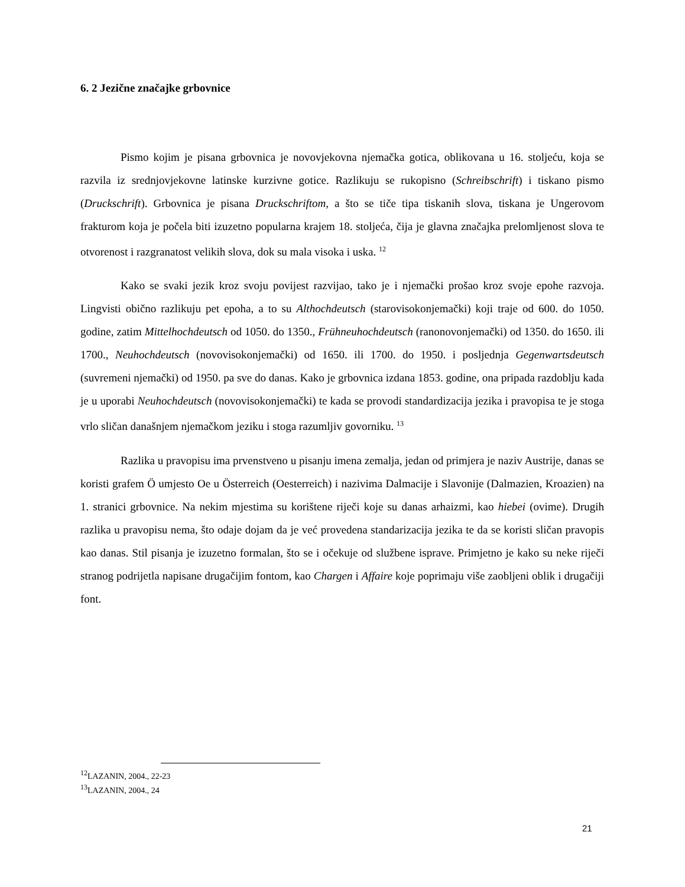6. 2 Jezične značajke grbovnice
Pismo kojim je pisana grbovnica je novovjekovna njemačka gotica, oblikovana u 16. stoljeću, koja se razvila iz srednjovjekovne latinske kurzivne gotice. Razlikuju se rukopisno (Schreibschrift) i tiskano pismo (Druckschrift). Grbovnica je pisana Druckschriftom, a što se tiče tipa tiskanih slova, tiskana je Ungerovom frakturom koja je počela biti izuzetno popularna krajem 18. stoljeća, čija je glavna značajka prelomljenost slova te otvorenost i razgranatost velikih slova, dok su mala visoka i uska. <sup>12</sup>
Kako se svaki jezik kroz svoju povijest razvijao, tako je i njemački prošao kroz svoje epohe razvoja. Lingvisti obično razlikuju pet epoha, a to su Althochdeutsch (starovisokonjemački) koji traje od 600. do 1050. godine, zatim Mittelhochdeutsch od 1050. do 1350., Frühneuhochdeutsch (ranonovonjemački) od 1350. do 1650. ili 1700., Neuhochdeutsch (novovisokonjemački) od 1650. ili 1700. do 1950. i posljednja Gegenwartsdeutsch (suvremeni njemački) od 1950. pa sve do danas. Kako je grbovnica izdana 1853. godine, ona pripada razdoblju kada je u uporabi Neuhochdeutsch (novovisokonjemački) te kada se provodi standardizacija jezika i pravopisa te je stoga vrlo sličan današnjem njemačkom jeziku i stoga razumljiv govorniku. <sup>13</sup>
Razlika u pravopisu ima prvenstveno u pisanju imena zemalja, jedan od primjera je naziv Austrije, danas se koristi grafem Ö umjesto Oe u Österreich (Oesterreich) i nazivima Dalmacije i Slavonije (Dalmazien, Kroazien) na 1. stranici grbovnice. Na nekim mjestima su korištene riječi koje su danas arhaizmi, kao hiebei (ovime). Drugih razlika u pravopisu nema, što odaje dojam da je već provedena standarizacija jezika te da se koristi sličan pravopis kao danas. Stil pisanja je izuzetno formalan, što se i očekuje od službene isprave. Primjetno je kako su neke riječi stranog podrijetla napisane drugačijim fontom, kao Chargen i Affaire koje poprimaju više zaobljeni oblik i drugačiji font.
<sup>12</sup> LAZANIN, 2004., 22-23
<sup>13</sup> LAZANIN, 2004., 24
21